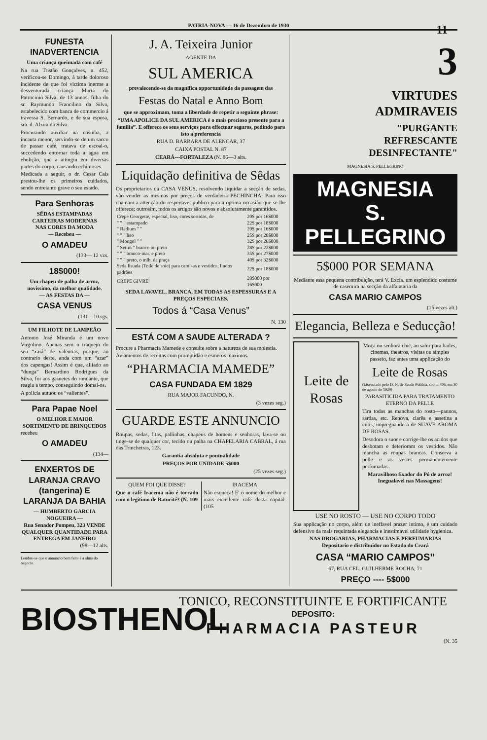PATRIA-NOVA — 16 de Dezembro de 1930
11
FUNESTA INADVERTENCIA
Uma criança queimada com café
Na rua Tristão Gonçalves, n. 452, verificou-se Domingo, á tarde doloroso incidente de que foi victima inerme a desventurada criança Maria do Patrocinio Silva, de 13 annos, filha do sr. Raymundo Francilino da Silva, estabelecido com banca de commercio á travessa S. Bernardo, e de sua esposa, sra. d. Alzira da Silva.
Procurando auxiliar na cosinha, a incauta menor, servindo-se de um sacco de passar café, tratava de escoal-o, succedendo entornar toda a agua em ebulição, que a attingiu em diversas partes do corpo, causando echimoses.
Medicada a seguir, o dr. Cesar Cals prestou-lhe os primeiros cuidados, sendo entretanto grave o seu estado.
Para Senhoras
SÊDAS ESTAMPADAS
CARTEIRAS MODERNAS
NAS CORES DA MODA
— Recebeu —
O AMADEU
(133— 12 vzs.
18$000!
Um chapeu de palha de arroz, novissimo, da melhor qualidade.
— AS FESTAS DA —
CASA VENUS
(131—10 sgs.
UM FILHOTE DE LAMPEÃO
Antonio José Miranda é um novo Virgolino. Apenas sem o traquejo do seu “xará” de valentias, porque, ao contrario deste, anda com um “azar” dos capengas! Assim é que, alliado ao “dunga” Bernardino Rodrigues da Silva, foi aos gasnetes do rondante, que reagiu a tempo, conseguindo domal-os.
A policia autuou os “valientes”.
Para Papae Noel
O MELHOR E MAIOR SORTIMENTO DE BRINQUEDOS
recebeu
O AMADEU
(134—
ENXERTOS DE LARANJA CRAVO (tangerina) E LARANJA DA BAHIA
— HUMBERTO GARCIA NOGUEIRA —
Rua Senador Pompeu, 323 VENDE QUALQUER QUANTIDADE PARA ENTREGA EM JANEIRO
(98—12 alts.
Lembre-se que o annuncio bem feito é a alma do negocio.
J. A. Teixeira Junior
AGENTE DA
SUL AMERICA
prevalecendo-se da magnifica opportunidade da passagem das
Festas do Natal e Anno Bom
que se approximam, toma a liberdade de repetir a seguinte phrase:
“UMA APOLICE DA SUL AMERICA é o mais precioso presente para a familia”. E offerece os seus serviços para effectuar seguros, pedindo para isto a preferencia
RUA D. BARBARA DE ALENCAR, 37
CAIXA POSTAL N. 87
CEARÁ---FORTALEZA (N. 86—3 alts.
Liquidação definitiva de Sêdas
Os proprietarios da CASA VENUS, resolvendo liquidar a secção de sedas, vão vender as mesmas por preços de verdadeira PECHINCHA. Para isso chamam a attenção do respeitavel publico para a optima occasião que se lhe offerece; outrosim, todos os artigos são novos e absolutamente garantidos.
| Crepe Georgette, especial, liso, cores sortidas, de | 20$ por 16$000 |
| " " " estampado | 22$ por 18$000 |
| " Radium " " | 20$ por 16$000 |
| " " " liso | 25$ por 20$000 |
| " Mongol " " | 32$ por 26$000 |
| " Setim " branco ou preto | 28$ por 22$000 |
| " " " branco-mar. e preto | 35$ por 27$000 |
| " " " preto, o mlh. da praça | 40$ por 32$000 |
| Seda listada (Toile de soie) para camisas e vestidos, lindos padrões | 22$ por 18$000 |
| CREPE GIVRE' | 20$000 por 16$000 |
SEDA LAVAVEL, BRANCA, EM TODAS AS ESPESSURAS E A PREÇOS ESPECIAES.
Todos á “Casa Venus”
N. 130
ESTÁ COM A SAUDE ALTERADA ?
Procure a Pharmacia Mamede e consulte sobre a natureza de sua molestia.
Aviamentos de receitas com promptidão e esmeros maximos.
“PHARMACIA MAMEDE”
CASA FUNDADA EM 1829
RUA MAJOR FACUNDO, N.
(3 vezes seg.)
GUARDE ESTE ANNUNCIO
Roupas, sedas, fitas, pallinhas, chapeus de homens e senhoras, lava-se ou tinge-se de qualquer cor, tecido ou palha na CHAPELARIA CABRAL, á rua das Trincheiras, 123.
Garantia absoluta e pontualidade
PREÇOS POR UNIDADE 5$000
(25 vezes seg.)
QUEM FOI QUE DISSE?
Que o café Iracema não é torrado com o legitimo de Baturité? (N. 109
IRACEMA
Não esqueça! E' o nome do melhor e mais excellente café desta capital. (105
3
VIRTUDES
ADMIRAVEIS
"PURGANTE
REFRESCANTE
DESINFECTANTE"
MAGNESIA S. PELLEGRINO
MAGNESIA
S. PELLEGRINO
5$000 POR SEMANA
Mediante essa pequena contribuição, terá V. Excia. um esplendido costume de casemira na secção da alfaiataria da
CASA MARIO CAMPOS
(15 vezes alt.)
Elegancia, Belleza e Seducção!
Leite de Rosas
Moça ou senhora chic, ao sahir para bailes, cinemas, theatros, visitas ou simples passeio, faz antes uma applicação do
Leite de Rosas
(Licenciado pelo D. N. de Saude Publica, sob n. 406, em 30 de agosto de 1929)
PARASITICIDA PARA TRATAMENTO ETERNO DA PELLE
Tira todas as manchas do rosto—pannos, sardas, etc. Renova, clarêa e assetina a cutis, impregnando-a de SUAVE AROMA DE ROSAS.
Desodora o suor e corrige-lhe os acidos que desbotam e deterioram os vestidos. Não mancha as roupas brancas. Conserva a pelle e as vestes permanentemente perfumadas.
Maravilhoso fixador do Pó de arroz!
Inegualavel nas Massagens!
USE NO ROSTO — USE NO CORPO TODO
Sua applicação no corpo, além de ineffavel prazer intimo, é um cuidado defensivo da mais requintada elegancia e inestimavel utilidade hygienica.
NAS DROGARIAS, PHARMACIAS E PERFUMARIAS
Depositario e distribuidor no Estado do Ceará
CASA “MARIO CAMPOS”
67, RUA CEL. GUILHERME ROCHA, 71
PREÇO ---- 5$000
BIOSTHENOL
TONICO, RECONSTITUINTE E FORTIFICANTE
DEPOSITO:
PHARMACIA PASTEUR
(N. 35